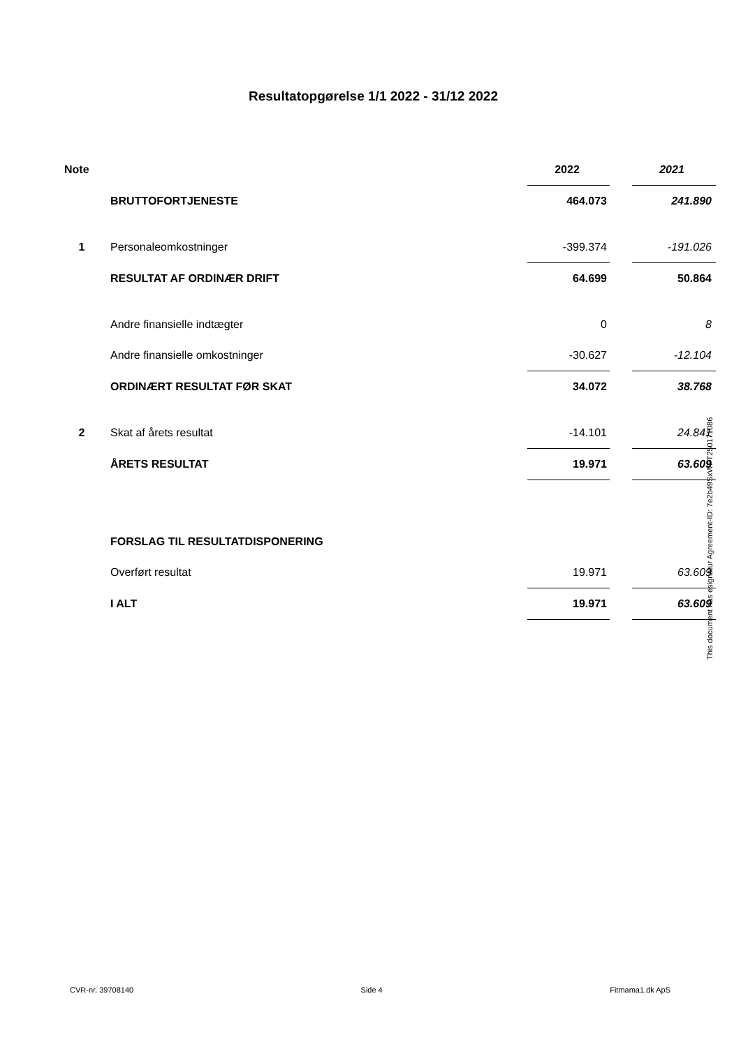Resultatopgørelse 1/1 2022 - 31/12 2022
| Note | | 2022 | | 2021 |
| | BRUTTOFORTJENESTE | 464.073 | | 241.890 |
| 1 | Personaleomkostninger | -399.374 | | -191.026 |
| | RESULTAT AF ORDINÆR DRIFT | 64.699 | | 50.864 |
| | Andre finansielle indtægter | 0 | | 8 |
| | Andre finansielle omkostninger | -30.627 | | -12.104 |
| | ORDINÆRT RESULTAT FØR SKAT | 34.072 | | 38.768 |
| 2 | Skat af årets resultat | -14.101 | | 24.841 |
| | ÅRETS RESULTAT | 19.971 | | 63.609 |
| | FORSLAG TIL RESULTATDISPONERING | | | |
| | Overført resultat | 19.971 | | 63.609 |
| | I ALT | 19.971 | | 63.609 |
This document has esignatur Agreement-ID: 7e2b49SxWPT250171086
CVR-nr. 39708140 Side 4 Fitmama1.dk ApS